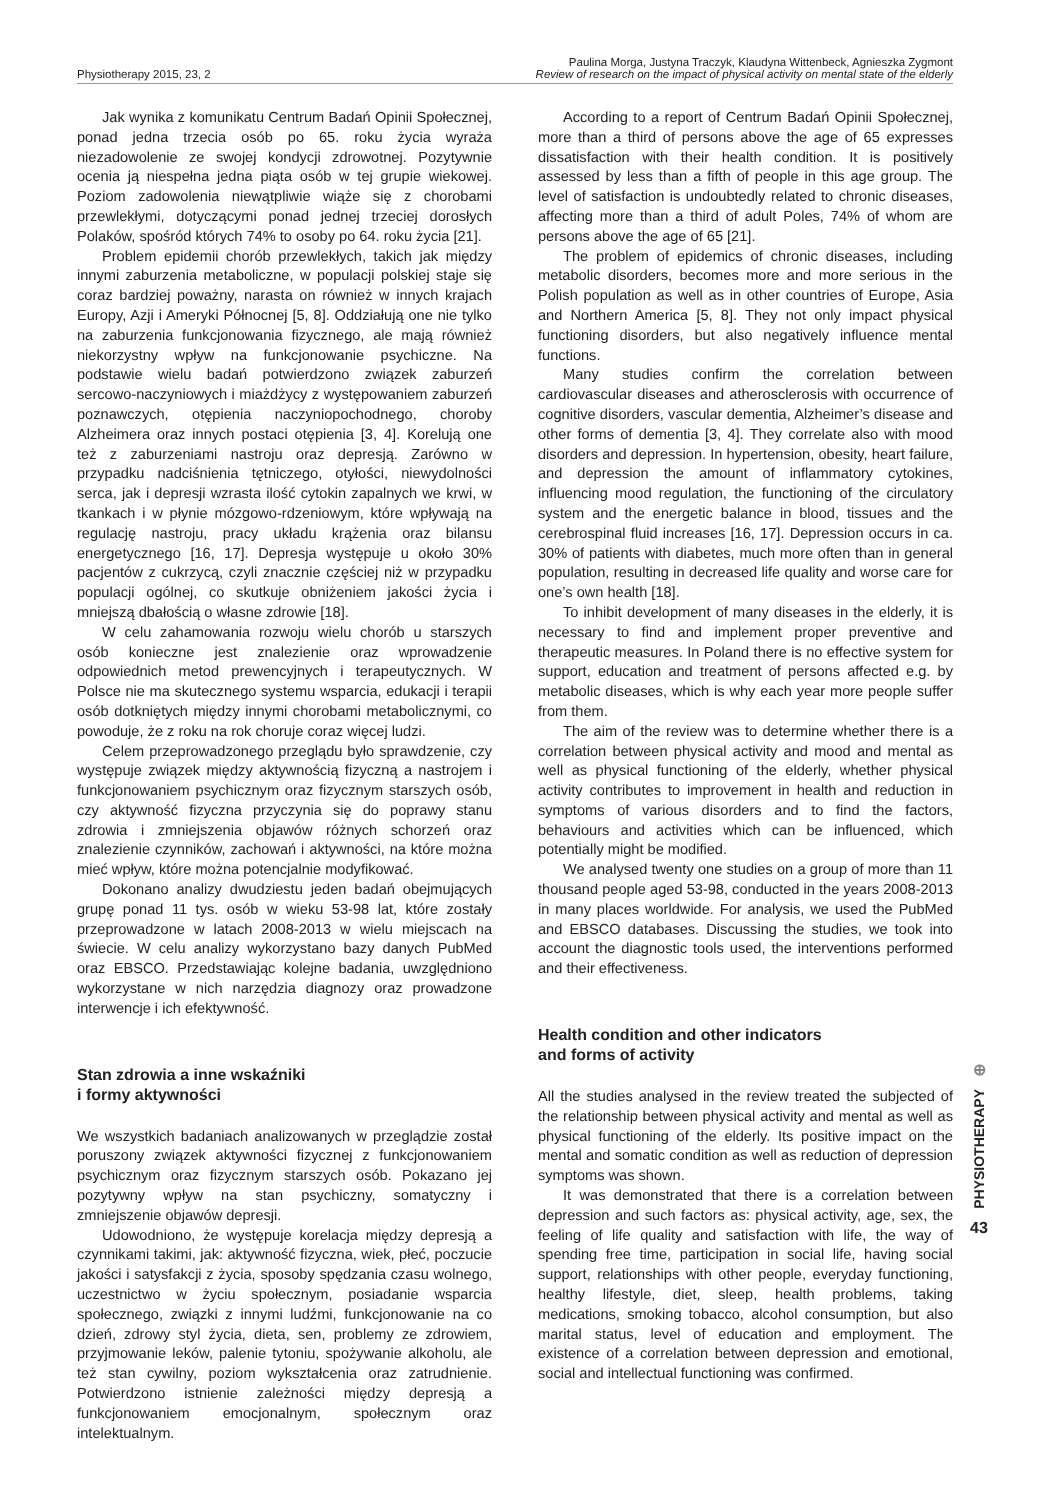Physiotherapy 2015, 23, 2
Paulina Morga, Justyna Traczyk, Klaudyna Wittenbeck, Agnieszka Zygmont
Review of research on the impact of physical activity on mental state of the elderly
Jak wynika z komunikatu Centrum Badań Opinii Społecznej, ponad jedna trzecia osób po 65. roku życia wyraża niezadowolenie ze swojej kondycji zdrowotnej. Pozytywnie ocenia ją niespełna jedna piąta osób w tej grupie wiekowej. Poziom zadowolenia niewątpliwie wiąże się z chorobami przewlekłymi, dotyczącymi ponad jednej trzeciej dorosłych Polaków, spośród których 74% to osoby po 64. roku życia [21].
Problem epidemii chorób przewlekłych, takich jak między innymi zaburzenia metaboliczne, w populacji polskiej staje się coraz bardziej poważny, narasta on również w innych krajach Europy, Azji i Ameryki Północnej [5, 8]. Oddziałują one nie tylko na zaburzenia funkcjonowania fizycznego, ale mają również niekorzystny wpływ na funkcjonowanie psychiczne. Na podstawie wielu badań potwierdzono związek zaburzeń sercowo-naczyniowych i miażdżycy z występowaniem zaburzeń poznawczych, otępienia naczyniopochodnego, choroby Alzheimera oraz innych postaci otępienia [3, 4]. Korelują one też z zaburzeniami nastroju oraz depresją. Zarówno w przypadku nadciśnienia tętniczego, otyłości, niewydolności serca, jak i depresji wzrasta ilość cytokin zapalnych we krwi, w tkankach i w płynie mózgowo-rdzeniowym, które wpływają na regulację nastroju, pracy układu krążenia oraz bilansu energetycznego [16, 17]. Depresja występuje u około 30% pacjentów z cukrzycą, czyli znacznie częściej niż w przypadku populacji ogólnej, co skutkuje obniżeniem jakości życia i mniejszą dbałością o własne zdrowie [18].
W celu zahamowania rozwoju wielu chorób u starszych osób konieczne jest znalezienie oraz wprowadzenie odpowiednich metod prewencyjnych i terapeutycznych. W Polsce nie ma skutecznego systemu wsparcia, edukacji i terapii osób dotkniętych między innymi chorobami metabolicznymi, co powoduje, że z roku na rok choruje coraz więcej ludzi.
Celem przeprowadzonego przeglądu było sprawdzenie, czy występuje związek między aktywnością fizyczną a nastrojem i funkcjonowaniem psychicznym oraz fizycznym starszych osób, czy aktywność fizyczna przyczynia się do poprawy stanu zdrowia i zmniejszenia objawów różnych schorzeń oraz znalezienie czynników, zachowań i aktywności, na które można mieć wpływ, które można potencjalnie modyfikować.
Dokonano analizy dwudziestu jeden badań obejmujących grupę ponad 11 tys. osób w wieku 53-98 lat, które zostały przeprowadzone w latach 2008-2013 w wielu miejscach na świecie. W celu analizy wykorzystano bazy danych PubMed oraz EBSCO. Przedstawiając kolejne badania, uwzględniono wykorzystane w nich narzędzia diagnozy oraz prowadzone interwencje i ich efektywność.
Stan zdrowia a inne wskaźniki
i formy aktywności
We wszystkich badaniach analizowanych w przeglądzie został poruszony związek aktywności fizycznej z funkcjonowaniem psychicznym oraz fizycznym starszych osób. Pokazano jej pozytywny wpływ na stan psychiczny, somatyczny i zmniejszenie objawów depresji.
Udowodniono, że występuje korelacja między depresją a czynnikami takimi, jak: aktywność fizyczna, wiek, płeć, poczucie jakości i satysfakcji z życia, sposoby spędzania czasu wolnego, uczestnictwo w życiu społecznym, posiadanie wsparcia społecznego, związki z innymi ludźmi, funkcjonowanie na co dzień, zdrowy styl życia, dieta, sen, problemy ze zdrowiem, przyjmowanie leków, palenie tytoniu, spożywanie alkoholu, ale też stan cywilny, poziom wykształcenia oraz zatrudnienie. Potwierdzono istnienie zależności między depresją a funkcjonowaniem emocjonalnym, społecznym oraz intelektualnym.
According to a report of Centrum Badań Opinii Społecznej, more than a third of persons above the age of 65 expresses dissatisfaction with their health condition. It is positively assessed by less than a fifth of people in this age group. The level of satisfaction is undoubtedly related to chronic diseases, affecting more than a third of adult Poles, 74% of whom are persons above the age of 65 [21].
The problem of epidemics of chronic diseases, including metabolic disorders, becomes more and more serious in the Polish population as well as in other countries of Europe, Asia and Northern America [5, 8]. They not only impact physical functioning disorders, but also negatively influence mental functions.
Many studies confirm the correlation between cardiovascular diseases and atherosclerosis with occurrence of cognitive disorders, vascular dementia, Alzheimer’s disease and other forms of dementia [3, 4]. They correlate also with mood disorders and depression. In hypertension, obesity, heart failure, and depression the amount of inflammatory cytokines, influencing mood regulation, the functioning of the circulatory system and the energetic balance in blood, tissues and the cerebrospinal fluid increases [16, 17]. Depression occurs in ca. 30% of patients with diabetes, much more often than in general population, resulting in decreased life quality and worse care for one’s own health [18].
To inhibit development of many diseases in the elderly, it is necessary to find and implement proper preventive and therapeutic measures. In Poland there is no effective system for support, education and treatment of persons affected e.g. by metabolic diseases, which is why each year more people suffer from them.
The aim of the review was to determine whether there is a correlation between physical activity and mood and mental as well as physical functioning of the elderly, whether physical activity contributes to improvement in health and reduction in symptoms of various disorders and to find the factors, behaviours and activities which can be influenced, which potentially might be modified.
We analysed twenty one studies on a group of more than 11 thousand people aged 53-98, conducted in the years 2008-2013 in many places worldwide. For analysis, we used the PubMed and EBSCO databases. Discussing the studies, we took into account the diagnostic tools used, the interventions performed and their effectiveness.
Health condition and other indicators
and forms of activity
All the studies analysed in the review treated the subjected of the relationship between physical activity and mental as well as physical functioning of the elderly. Its positive impact on the mental and somatic condition as well as reduction of depression symptoms was shown.
It was demonstrated that there is a correlation between depression and such factors as: physical activity, age, sex, the feeling of life quality and satisfaction with life, the way of spending free time, participation in social life, having social support, relationships with other people, everyday functioning, healthy lifestyle, diet, sleep, health problems, taking medications, smoking tobacco, alcohol consumption, but also marital status, level of education and employment. The existence of a correlation between depression and emotional, social and intellectual functioning was confirmed.
⊕
PHYSIOTHERAPY
43